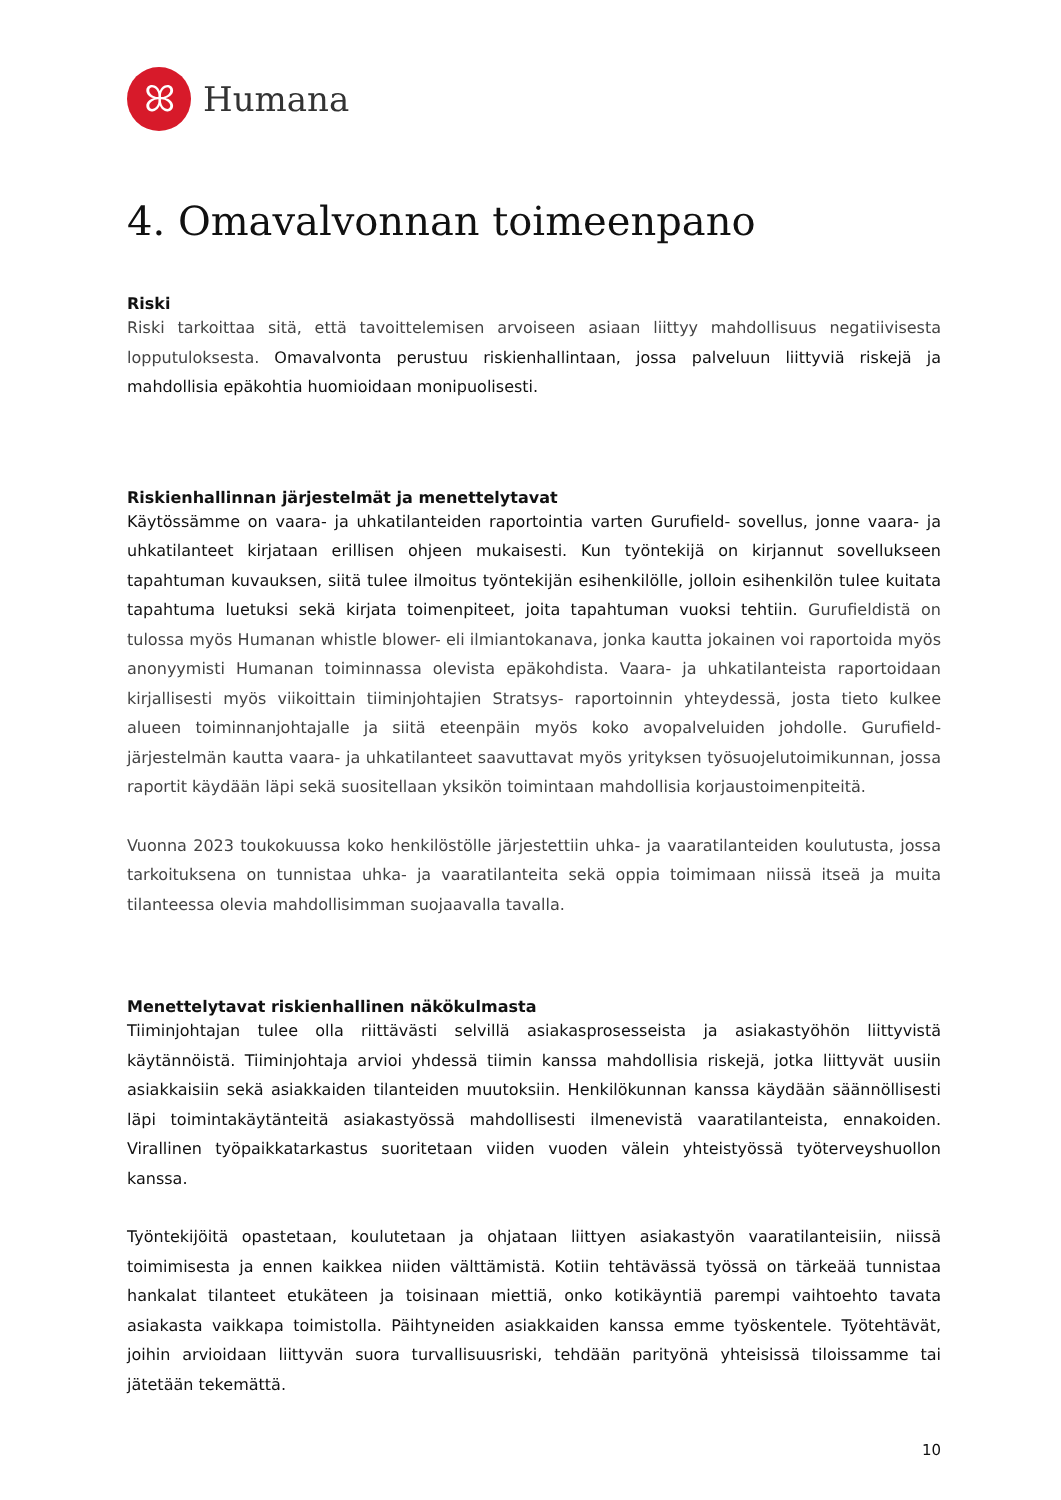ꕤ
Humana
4. Omavalvonnan toimeenpano
Riski
Riski tarkoittaa sitä, että tavoittelemisen arvoiseen asiaan liittyy mahdollisuus negatiivisesta lopputuloksesta. Omavalvonta perustuu riskienhallintaan, jossa palveluun liittyviä riskejä ja mahdollisia epäkohtia huomioidaan monipuolisesti.
Riskienhallinnan järjestelmät ja menettelytavat
Käytössämme on vaara- ja uhkatilanteiden raportointia varten Gurufield- sovellus, jonne vaara- ja uhkatilanteet kirjataan erillisen ohjeen mukaisesti. Kun työntekijä on kirjannut sovellukseen tapahtuman kuvauksen, siitä tulee ilmoitus työntekijän esihenkilölle, jolloin esihenkilön tulee kuitata tapahtuma luetuksi sekä kirjata toimenpiteet, joita tapahtuman vuoksi tehtiin. Gurufieldistä on tulossa myös Humanan whistle blower- eli ilmiantokanava, jonka kautta jokainen voi raportoida myös anonyymisti Humanan toiminnassa olevista epäkohdista. Vaara- ja uhkatilanteista raportoidaan kirjallisesti myös viikoittain tiiminjohtajien Stratsys- raportoinnin yhteydessä, josta tieto kulkee alueen toiminnanjohtajalle ja siitä eteenpäin myös koko avopalveluiden johdolle. Gurufield-järjestelmän kautta vaara- ja uhkatilanteet saavuttavat myös yrityksen työsuojelutoimikunnan, jossa raportit käydään läpi sekä suositellaan yksikön toimintaan mahdollisia korjaustoimenpiteitä.
Vuonna 2023 toukokuussa koko henkilöstölle järjestettiin uhka- ja vaaratilanteiden koulutusta, jossa tarkoituksena on tunnistaa uhka- ja vaaratilanteita sekä oppia toimimaan niissä itseä ja muita tilanteessa olevia mahdollisimman suojaavalla tavalla.
Menettelytavat riskienhallinen näkökulmasta
Tiiminjohtajan tulee olla riittävästi selvillä asiakasprosesseista ja asiakastyöhön liittyvistä käytännöistä. Tiiminjohtaja arvioi yhdessä tiimin kanssa mahdollisia riskejä, jotka liittyvät uusiin asiakkaisiin sekä asiakkaiden tilanteiden muutoksiin. Henkilökunnan kanssa käydään säännöllisesti läpi toimintakäytänteitä asiakastyössä mahdollisesti ilmenevistä vaaratilanteista, ennakoiden. Virallinen työpaikkatarkastus suoritetaan viiden vuoden välein yhteistyössä työterveyshuollon kanssa.
Työntekijöitä opastetaan, koulutetaan ja ohjataan liittyen asiakastyön vaaratilanteisiin, niissä toimimisesta ja ennen kaikkea niiden välttämistä. Kotiin tehtävässä työssä on tärkeää tunnistaa hankalat tilanteet etukäteen ja toisinaan miettiä, onko kotikäyntiä parempi vaihtoehto tavata asiakasta vaikkapa toimistolla. Päihtyneiden asiakkaiden kanssa emme työskentele. Työtehtävät, joihin arvioidaan liittyvän suora turvallisuusriski, tehdään parityönä yhteisissä tiloissamme tai jätetään tekemättä.
10